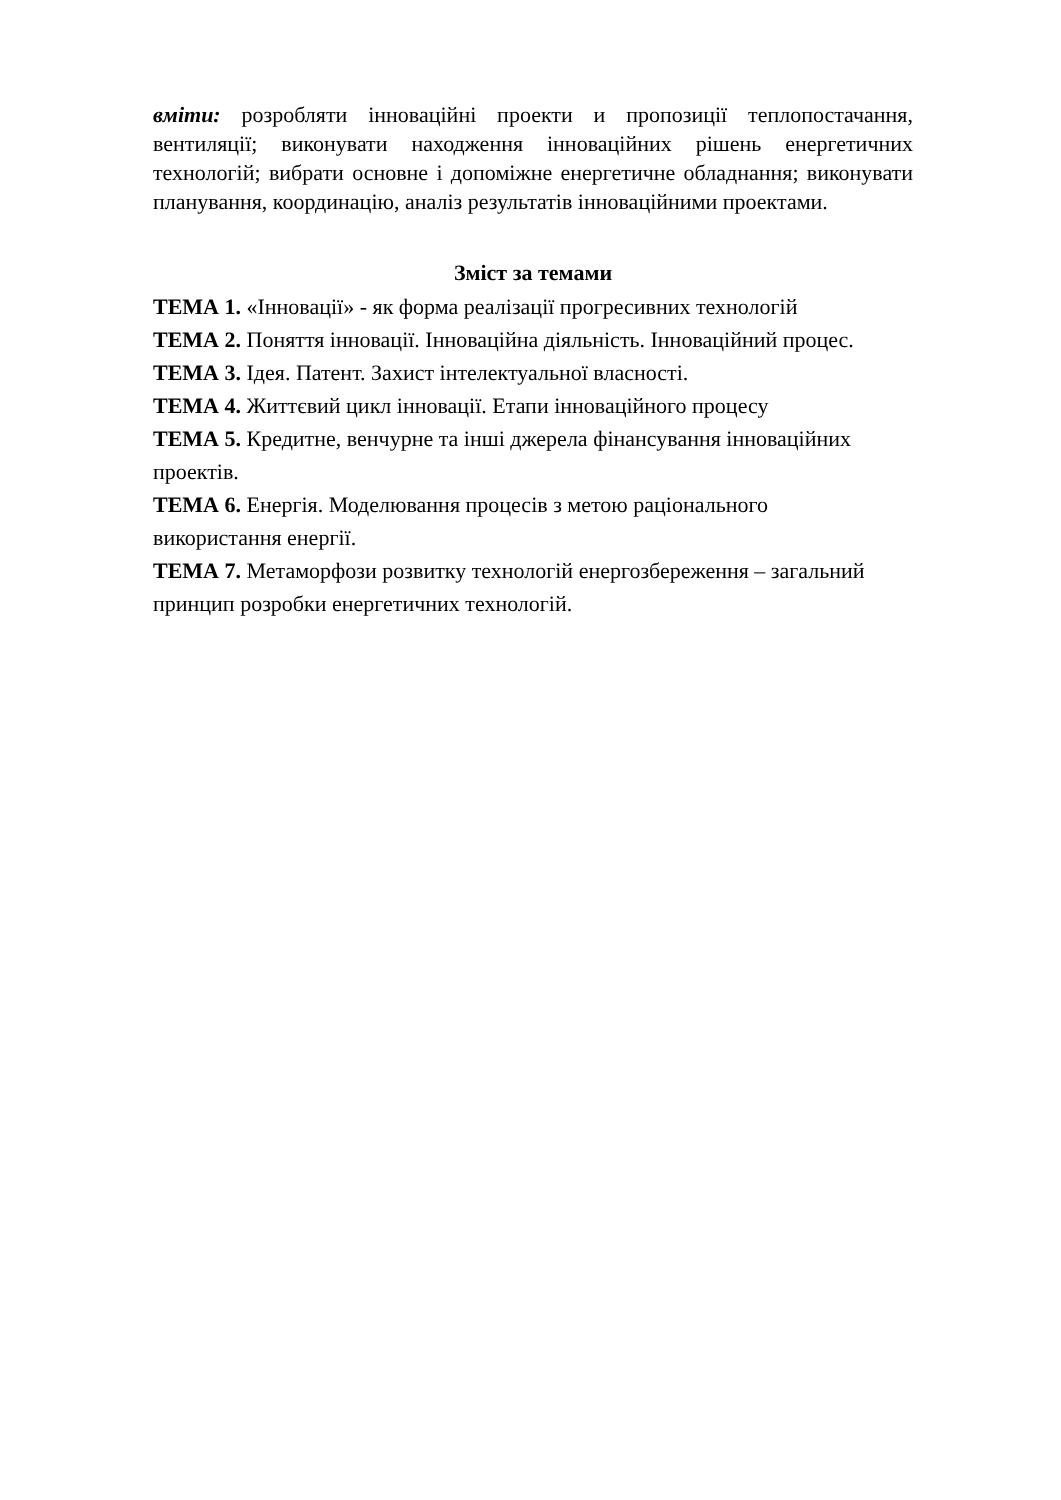вміти: розробляти інноваційні проекти и пропозиції теплопостачання, вентиляції; виконувати находження інноваційних рішень енергетичних технологій; вибрати основне і допоміжне енергетичне обладнання; виконувати планування, координацію, аналіз результатів інноваційними проектами.
Зміст за темами
ТЕМА 1. «Інновації» - як форма реалізації прогресивних технологій
ТЕМА 2. Поняття інновації. Інноваційна діяльність. Інноваційний процес.
ТЕМА 3. Ідея. Патент. Захист інтелектуальної власності.
ТЕМА 4. Життєвий цикл інновації. Етапи інноваційного процесу
ТЕМА 5. Кредитне, венчурне та інші джерела фінансування інноваційних
проектів.
ТЕМА 6. Енергія. Моделювання процесів з метою раціонального
використання енергії.
ТЕМА 7. Метаморфози розвитку технологій енергозбереження – загальний
принцип розробки енергетичних технологій.